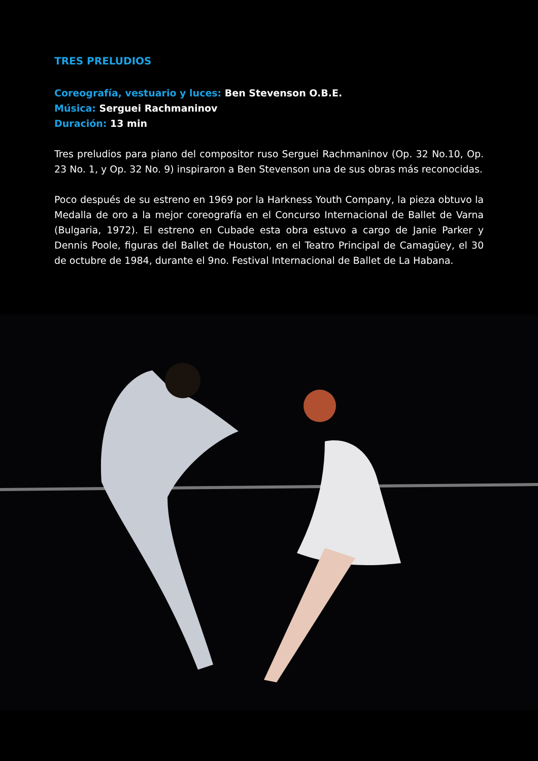TRES PRELUDIOS
Coreografía, vestuario y luces: Ben Stevenson O.B.E.
Música: Serguei Rachmaninov
Duración: 13 min
Tres preludios para piano del compositor ruso Serguei Rachmaninov (Op. 32 No.10, Op. 23 No. 1, y Op. 32 No. 9) inspiraron a Ben Stevenson una de sus obras más reconocidas.
Poco después de su estreno en 1969 por la Harkness Youth Company, la pieza obtuvo la Medalla de oro a la mejor coreografía en el Concurso Internacional de Ballet de Varna (Bulgaria, 1972). El estreno en Cubade esta obra estuvo a cargo de Janie Parker y Dennis Poole, figuras del Ballet de Houston, en el Teatro Principal de Camagüey, el 30 de octubre de 1984, durante el 9no. Festival Internacional de Ballet de La Habana.